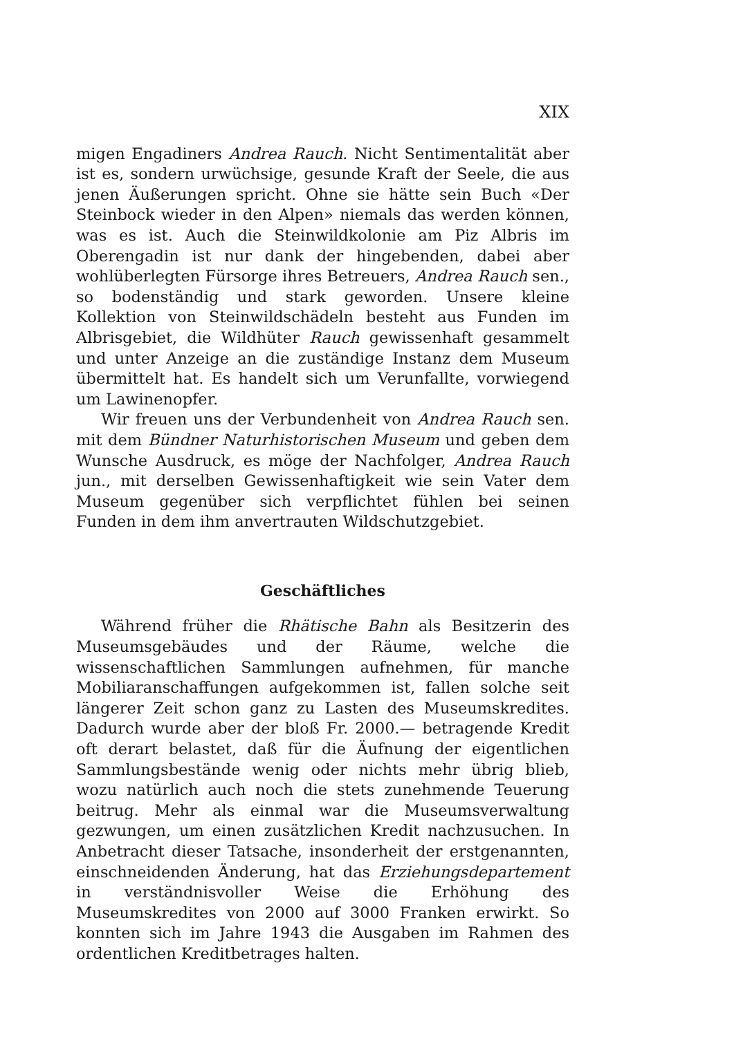XIX
migen Engadiners Andrea Rauch. Nicht Sentimentalität aber ist es, sondern urwüchsige, gesunde Kraft der Seele, die aus jenen Äußerungen spricht. Ohne sie hätte sein Buch «Der Steinbock wieder in den Alpen» niemals das werden können, was es ist. Auch die Steinwildkolonie am Piz Albris im Oberengadin ist nur dank der hingebenden, dabei aber wohlüberlegten Fürsorge ihres Betreuers, Andrea Rauch sen., so bodenständig und stark geworden. Unsere kleine Kollektion von Steinwildschädeln besteht aus Funden im Albrisgebiet, die Wildhüter Rauch gewissenhaft gesammelt und unter Anzeige an die zuständige Instanz dem Museum übermittelt hat. Es handelt sich um Verunfallte, vorwiegend um Lawinenopfer.
Wir freuen uns der Verbundenheit von Andrea Rauch sen. mit dem Bündner Naturhistorischen Museum und geben dem Wunsche Ausdruck, es möge der Nachfolger, Andrea Rauch jun., mit derselben Gewissenhaftigkeit wie sein Vater dem Museum gegenüber sich verpflichtet fühlen bei seinen Funden in dem ihm anvertrauten Wildschutzgebiet.
Geschäftliches
Während früher die Rhätische Bahn als Besitzerin des Museumsgebäudes und der Räume, welche die wissenschaftlichen Sammlungen aufnehmen, für manche Mobiliaranschaffungen aufgekommen ist, fallen solche seit längerer Zeit schon ganz zu Lasten des Museumskredites. Dadurch wurde aber der bloß Fr. 2000.— betragende Kredit oft derart belastet, daß für die Äufnung der eigentlichen Sammlungsbestände wenig oder nichts mehr übrig blieb, wozu natürlich auch noch die stets zunehmende Teuerung beitrug. Mehr als einmal war die Museumsverwaltung gezwungen, um einen zusätzlichen Kredit nachzusuchen. In Anbetracht dieser Tatsache, insonderheit der erstgenannten, einschneidenden Änderung, hat das Erziehungsdepartement in verständnisvoller Weise die Erhöhung des Museumskredites von 2000 auf 3000 Franken erwirkt. So konnten sich im Jahre 1943 die Ausgaben im Rahmen des ordentlichen Kreditbetrages halten.